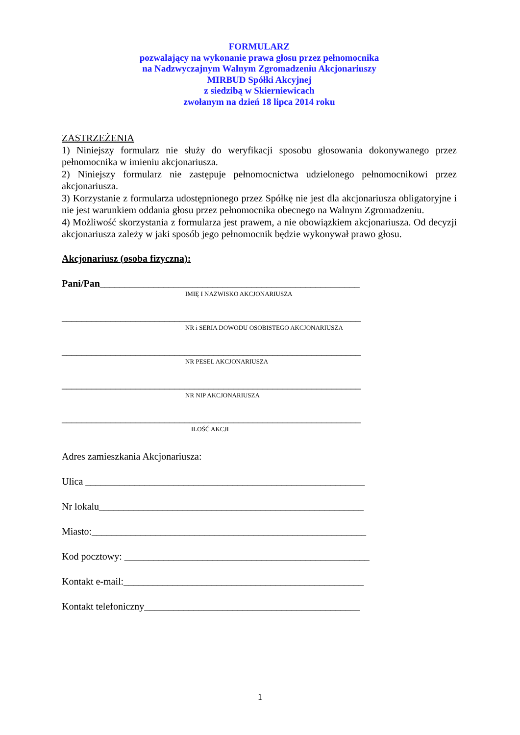FORMULARZ
pozwalający na wykonanie prawa głosu przez pełnomocnika
na Nadzwyczajnym Walnym Zgromadzeniu Akcjonariuszy
MIRBUD Spółki Akcyjnej
z siedzibą w Skierniewicach
zwołanym na dzień 18 lipca 2014 roku
ZASTRZEŻENIA
1) Niniejszy formularz nie służy do weryfikacji sposobu głosowania dokonywanego przez pełnomocnika w imieniu akcjonariusza.
2) Niniejszy formularz nie zastępuje pełnomocnictwa udzielonego pełnomocnikowi przez akcjonariusza.
3) Korzystanie z formularza udostępnionego przez Spółkę nie jest dla akcjonariusza obligatoryjne i nie jest warunkiem oddania głosu przez pełnomocnika obecnego na Walnym Zgromadzeniu.
4) Możliwość skorzystania z formularza jest prawem, a nie obowiązkiem akcjonariusza. Od decyzji akcjonariusza zależy w jaki sposób jego pełnomocnik będzie wykonywał prawo głosu.
Akcjonariusz (osoba fizyczna):
Pani/Pan_____________________________________________________
IMIĘ I NAZWISKO AKCJONARIUSZA
_____________________________________________________________
NR i SERIA DOWODU OSOBISTEGO AKCJONARIUSZA
_____________________________________________________________
NR PESEL AKCJONARIUSZA
_____________________________________________________________
NR NIP AKCJONARIUSZA
_____________________________________________________________
ILOŚĆ AKCJI
Adres zamieszkania Akcjonariusza:
Ulica _________________________________________________________
Nr lokalu______________________________________________________
Miasto:________________________________________________________
Kod pocztowy: __________________________________________________
Kontakt e-mail:_________________________________________________
Kontakt telefoniczny____________________________________________
1